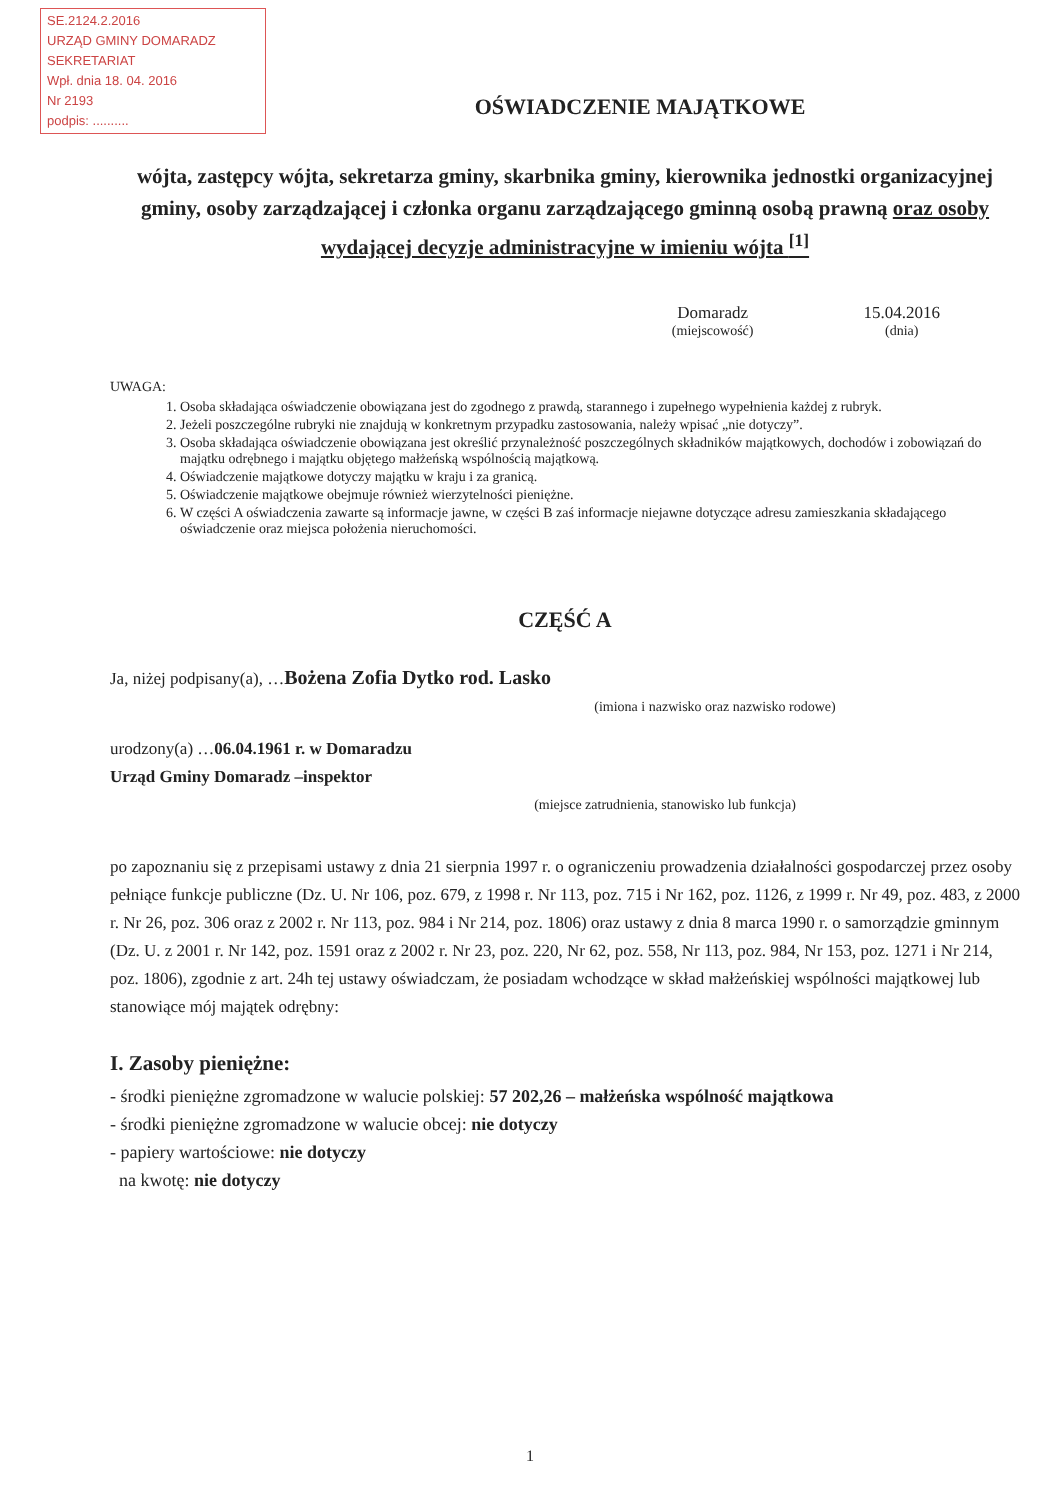SE.2124.2.2016
URZĄD GMINY DOMARADZ
SEKRETARIAT
Wpł. dnia 18. 04. 2016
Nr 2193
podpis: ..........
OŚWIADCZENIE MAJĄTKOWE
wójta, zastępcy wójta, sekretarza gminy, skarbnika gminy, kierownika jednostki organizacyjnej gminy, osoby zarządzającej i członka organu zarządzającego gminną osobą prawną oraz osoby wydającej decyzje administracyjne w imieniu wójta <sup>[1]</sup>
Domaradz
(miejscowość)
15.04.2016
(dnia)
UWAGA:
1. Osoba składająca oświadczenie obowiązana jest do zgodnego z prawdą, starannego i zupełnego wypełnienia każdej z rubryk.
2. Jeżeli poszczególne rubryki nie znajdują w konkretnym przypadku zastosowania, należy wpisać „nie dotyczy”.
3. Osoba składająca oświadczenie obowiązana jest określić przynależność poszczególnych składników majątkowych, dochodów i zobowiązań do majątku odrębnego i majątku objętego małżeńską wspólnością majątkową.
4. Oświadczenie majątkowe dotyczy majątku w kraju i za granicą.
5. Oświadczenie majątkowe obejmuje również wierzytelności pieniężne.
6. W części A oświadczenia zawarte są informacje jawne, w części B zaś informacje niejawne dotyczące adresu zamieszkania składającego oświadczenie oraz miejsca położenia nieruchomości.
CZĘŚĆ A
Ja, niżej podpisany(a), …Bożena Zofia Dytko rod. Lasko
(imiona i nazwisko oraz nazwisko rodowe)
urodzony(a) …06.04.1961 r. w Domaradzu
Urząd Gminy Domaradz –inspektor
(miejsce zatrudnienia, stanowisko lub funkcja)
po zapoznaniu się z przepisami ustawy z dnia 21 sierpnia 1997 r. o ograniczeniu prowadzenia działalności gospodarczej przez osoby pełniące funkcje publiczne (Dz. U. Nr 106, poz. 679, z 1998 r. Nr 113, poz. 715 i Nr 162, poz. 1126, z 1999 r. Nr 49, poz. 483, z 2000 r. Nr 26, poz. 306 oraz z 2002 r. Nr 113, poz. 984 i Nr 214, poz. 1806) oraz ustawy z dnia 8 marca 1990 r. o samorządzie gminnym (Dz. U. z 2001 r. Nr 142, poz. 1591 oraz z 2002 r. Nr 23, poz. 220, Nr 62, poz. 558, Nr 113, poz. 984, Nr 153, poz. 1271 i Nr 214, poz. 1806), zgodnie z art. 24h tej ustawy oświadczam, że posiadam wchodzące w skład małżeńskiej wspólności majątkowej lub stanowiące mój majątek odrębny:
I. Zasoby pieniężne:
- środki pieniężne zgromadzone w walucie polskiej: 57 202,26 – małżeńska wspólność majątkowa
- środki pieniężne zgromadzone w walucie obcej: nie dotyczy
- papiery wartościowe: nie dotyczy
na kwotę: nie dotyczy
1